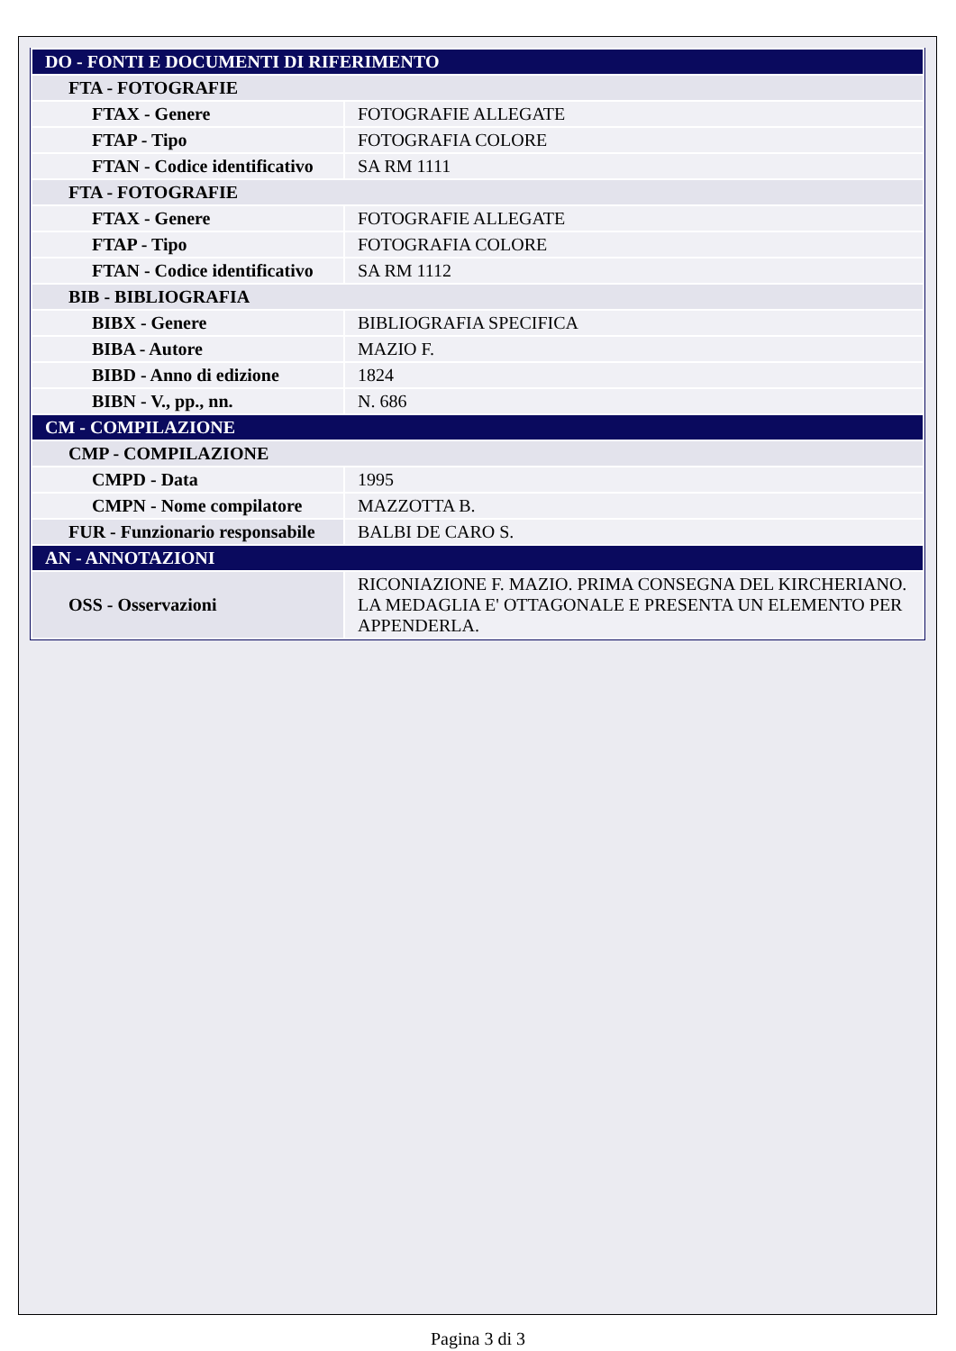| DO - FONTI E DOCUMENTI DI RIFERIMENTO | |
| FTA - FOTOGRAFIE | |
| FTAX - Genere | FOTOGRAFIE ALLEGATE |
| FTAP - Tipo | FOTOGRAFIA COLORE |
| FTAN - Codice identificativo | SA RM 1111 |
| FTA - FOTOGRAFIE | |
| FTAX - Genere | FOTOGRAFIE ALLEGATE |
| FTAP - Tipo | FOTOGRAFIA COLORE |
| FTAN - Codice identificativo | SA RM 1112 |
| BIB - BIBLIOGRAFIA | |
| BIBX - Genere | BIBLIOGRAFIA SPECIFICA |
| BIBA - Autore | MAZIO F. |
| BIBD - Anno di edizione | 1824 |
| BIBN - V., pp., nn. | N. 686 |
| CM - COMPILAZIONE | |
| CMP - COMPILAZIONE | |
| CMPD - Data | 1995 |
| CMPN - Nome compilatore | MAZZOTTA B. |
| FUR - Funzionario responsabile | BALBI DE CARO S. |
| AN - ANNOTAZIONI | |
| OSS - Osservazioni | RICONIAZIONE F. MAZIO. PRIMA CONSEGNA DEL KIRCHERIANO. LA MEDAGLIA E' OTTAGONALE E PRESENTA UN ELEMENTO PER APPENDERLA. |
Pagina 3 di 3